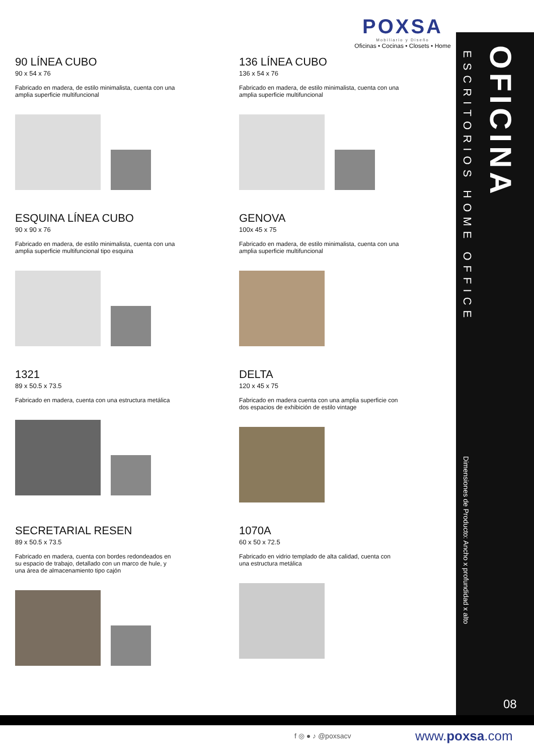POXSA
Mobiliario y Diseño
Oficinas • Cocinas • Closets • Home
ESCRITORIOS HOME OFFICE
OFICINA
Dimensiones de Producto: Ancho x profundidad x alto
08
90 LÍNEA CUBO
90 x 54 x 76
Fabricado en madera, de estilo minimalista, cuenta con una amplia superficie multifuncional
136 LÍNEA CUBO
136 x 54 x 76
Fabricado en madera, de estilo minimalista, cuenta con una amplia superficie multifuncional
ESQUINA LÍNEA CUBO
90 x 90 x 76
Fabricado en madera, de estilo minimalista, cuenta con una amplia superficie multifuncional tipo esquina
GENOVA
100x 45 x 75
Fabricado en madera, de estilo minimalista, cuenta con una amplia superficie multifuncional
1321
89 x 50.5 x 73.5
Fabricado en madera, cuenta con una estructura metálica
DELTA
120 x 45 x 75
Fabricado en madera cuenta con una amplia superficie con dos espacios de exhibición de estilo vintage
SECRETARIAL RESEN
89 x 50.5 x 73.5
Fabricado en madera, cuenta con bordes redondeados en su espacio de trabajo, detallado con un marco de hule, y una área de almacenamiento tipo cajón
1070A
60 x 50 x 72.5
Fabricado en vidrio templado de alta calidad, cuenta con una estructura metálica
f ◎ ● ♪ @poxsacv www.poxsa.com